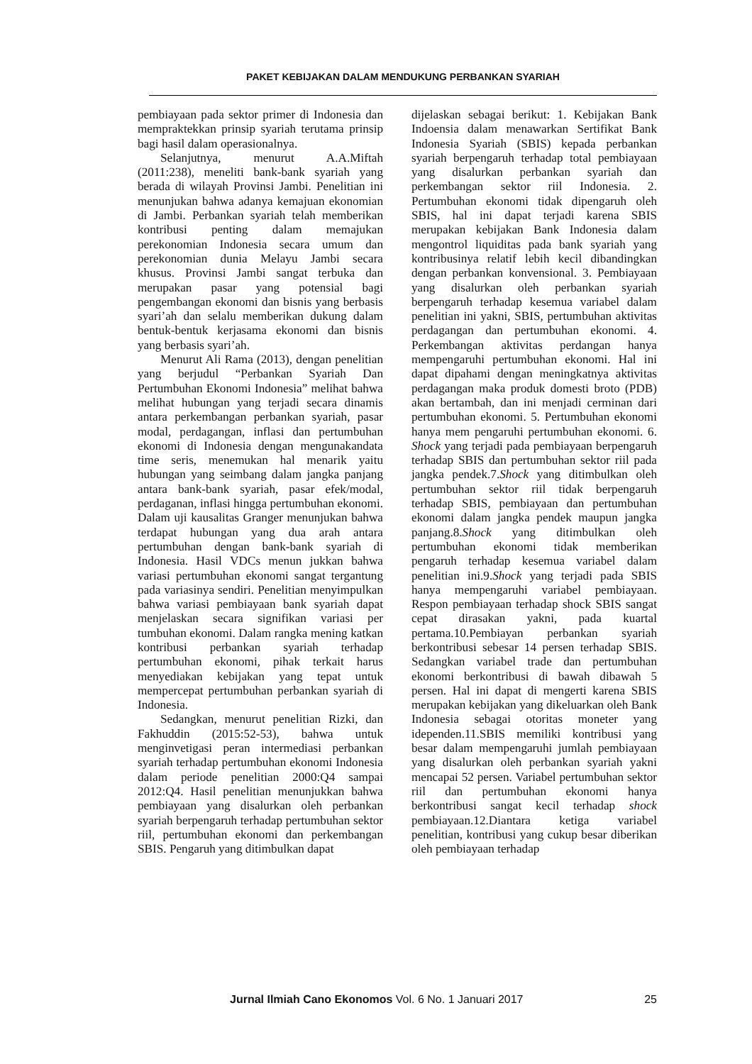PAKET KEBIJAKAN DALAM MENDUKUNG PERBANKAN SYARIAH
pembiayaan pada sektor primer di Indonesia dan mempraktekkan prinsip syariah terutama prinsip bagi hasil dalam operasionalnya.
Selanjutnya, menurut A.A.Miftah (2011:238), meneliti bank-bank syariah yang berada di wilayah Provinsi Jambi. Penelitian ini menunjukan bahwa adanya kemajuan ekonomian di Jambi. Perbankan syariah telah memberikan kontribusi penting dalam memajukan perekonomian Indonesia secara umum dan perekonomian dunia Melayu Jambi secara khusus. Provinsi Jambi sangat terbuka dan merupakan pasar yang potensial bagi pengembangan ekonomi dan bisnis yang berbasis syari’ah dan selalu memberikan dukung dalam bentuk-bentuk kerjasama ekonomi dan bisnis yang berbasis syari’ah.
Menurut Ali Rama (2013), dengan penelitian yang berjudul “Perbankan Syariah Dan Pertumbuhan Ekonomi Indonesia” melihat bahwa melihat hubungan yang terjadi secara dinamis antara perkembangan perbankan syariah, pasar modal, perdagangan, inflasi dan pertumbuhan ekonomi di Indonesia dengan mengunakandata time seris, menemukan hal menarik yaitu hubungan yang seimbang dalam jangka panjang antara bank-bank syariah, pasar efek/modal, perdaganan, inflasi hingga pertumbuhan ekonomi. Dalam uji kausalitas Granger menunjukan bahwa terdapat hubungan yang dua arah antara pertumbuhan dengan bank-bank syariah di Indonesia. Hasil VDCs menun jukkan bahwa variasi pertumbuhan ekonomi sangat tergantung pada variasinya sendiri. Penelitian menyimpulkan bahwa variasi pembiayaan bank syariah dapat menjelaskan secara signifikan variasi per tumbuhan ekonomi. Dalam rangka mening katkan kontribusi perbankan syariah terhadap pertumbuhan ekonomi, pihak terkait harus menyediakan kebijakan yang tepat untuk mempercepat pertumbuhan perbankan syariah di Indonesia.
Sedangkan, menurut penelitian Rizki, dan Fakhuddin (2015:52-53), bahwa untuk menginvetigasi peran intermediasi perbankan syariah terhadap pertumbuhan ekonomi Indonesia dalam periode penelitian 2000:Q4 sampai 2012:Q4. Hasil penelitian menunjukkan bahwa pembiayaan yang disalurkan oleh perbankan syariah berpengaruh terhadap pertumbuhan sektor riil, pertumbuhan ekonomi dan perkembangan SBIS. Pengaruh yang ditimbulkan dapat
dijelaskan sebagai berikut: 1. Kebijakan Bank Indoensia dalam menawarkan Sertifikat Bank Indonesia Syariah (SBIS) kepada perbankan syariah berpengaruh terhadap total pembiayaan yang disalurkan perbankan syariah dan perkembangan sektor riil Indonesia. 2. Pertumbuhan ekonomi tidak dipengaruh oleh SBIS, hal ini dapat terjadi karena SBIS merupakan kebijakan Bank Indonesia dalam mengontrol liquiditas pada bank syariah yang kontribusinya relatif lebih kecil dibandingkan dengan perbankan konvensional. 3. Pembiayaan yang disalurkan oleh perbankan syariah berpengaruh terhadap kesemua variabel dalam penelitian ini yakni, SBIS, pertumbuhan aktivitas perdagangan dan pertumbuhan ekonomi. 4. Perkembangan aktivitas perdangan hanya mempengaruhi pertumbuhan ekonomi. Hal ini dapat dipahami dengan meningkatnya aktivitas perdagangan maka produk domesti broto (PDB) akan bertambah, dan ini menjadi cerminan dari pertumbuhan ekonomi. 5. Pertumbuhan ekonomi hanya mem pengaruhi pertumbuhan ekonomi. 6. Shock yang terjadi pada pembiayaan berpengaruh terhadap SBIS dan pertumbuhan sektor riil pada jangka pendek.7.Shock yang ditimbulkan oleh pertumbuhan sektor riil tidak berpengaruh terhadap SBIS, pembiayaan dan pertumbuhan ekonomi dalam jangka pendek maupun jangka panjang.8.Shock yang ditimbulkan oleh pertumbuhan ekonomi tidak memberikan pengaruh terhadap kesemua variabel dalam penelitian ini.9.Shock yang terjadi pada SBIS hanya mempengaruhi variabel pembiayaan. Respon pembiayaan terhadap shock SBIS sangat cepat dirasakan yakni, pada kuartal pertama.10.Pembiayan perbankan syariah berkontribusi sebesar 14 persen terhadap SBIS. Sedangkan variabel trade dan pertumbuhan ekonomi berkontribusi di bawah dibawah 5 persen. Hal ini dapat di mengerti karena SBIS merupakan kebijakan yang dikeluarkan oleh Bank Indonesia sebagai otoritas moneter yang idependen.11.SBIS memiliki kontribusi yang besar dalam mempengaruhi jumlah pembiayaan yang disalurkan oleh perbankan syariah yakni mencapai 52 persen. Variabel pertumbuhan sektor riil dan pertumbuhan ekonomi hanya berkontribusi sangat kecil terhadap shock pembiayaan.12.Diantara ketiga variabel penelitian, kontribusi yang cukup besar diberikan oleh pembiayaan terhadap
Jurnal Ilmiah Cano Ekonomos Vol. 6 No. 1 Januari 2017 25